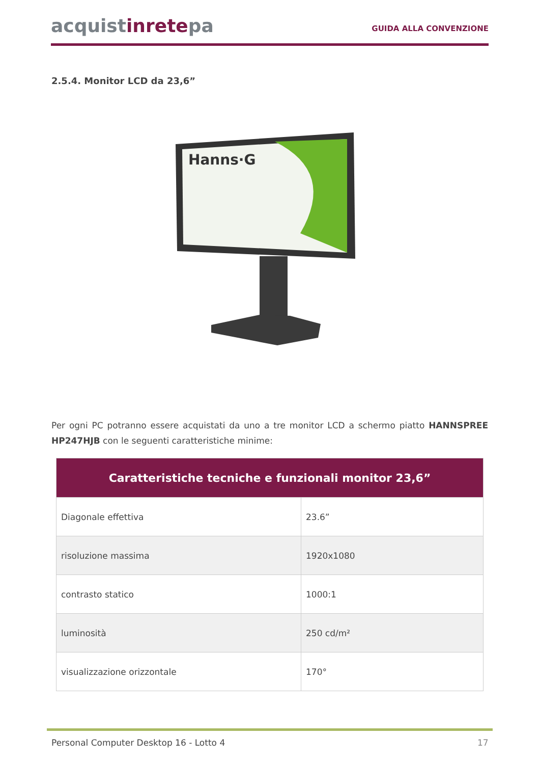acquistinretepa
GUIDA ALLA CONVENZIONE
2.5.4. Monitor LCD da 23,6”
Hanns·G
Per ogni PC potranno essere acquistati da uno a tre monitor LCD a schermo piatto HANNSPREE HP247HJB con le seguenti caratteristiche minime:
| Caratteristiche tecniche e funzionali monitor 23,6” | |
| --- | --- |
| Diagonale effettiva | 23.6” |
| risoluzione massima | 1920x1080 |
| contrasto statico | 1000:1 |
| luminosità | 250 cd/m² |
| visualizzazione orizzontale | 170° |
Personal Computer Desktop 16 - Lotto 4
17